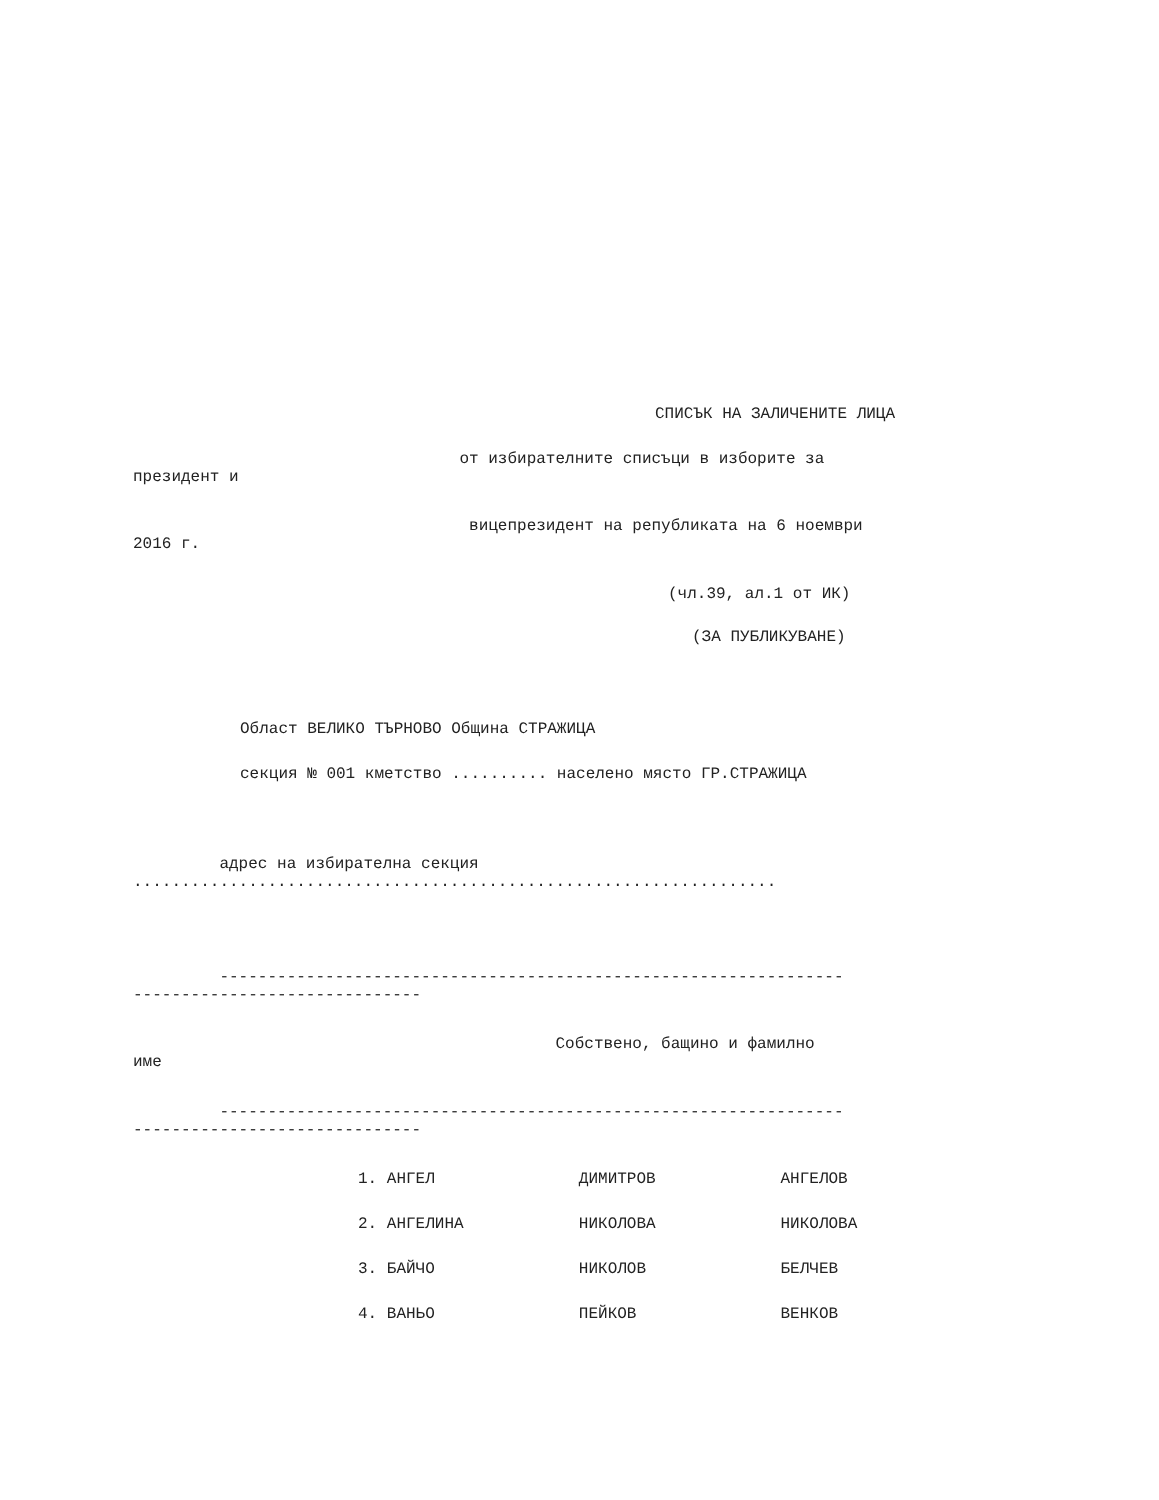СПИСЪК НА ЗАЛИЧЕНИТЕ ЛИЦА
от избирателните списъци в изборите за президент и
вицепрезидент на републиката на 6 ноември 2016 г.
(чл.39, ал.1 от ИК)
(ЗА ПУБЛИКУВАНЕ)
Област ВЕЛИКО ТЪРНОВО Община СТРАЖИЦА
секция № 001 кметство .......... населено място ГР.СТРАЖИЦА
адрес на избирателна секция ...................................................................
----------------------------------------------------------------- ------------------------------
Собствено, бащино и фамилно име
----------------------------------------------------------------- ------------------------------
1. АНГЕЛ ДИМИТРОВ АНГЕЛОВ
2. АНГЕЛИНА НИКОЛОВА НИКОЛОВА
3. БАЙЧО НИКОЛОВ БЕЛЧЕВ
4. ВАНЬО ПЕЙКОВ ВЕНКОВ